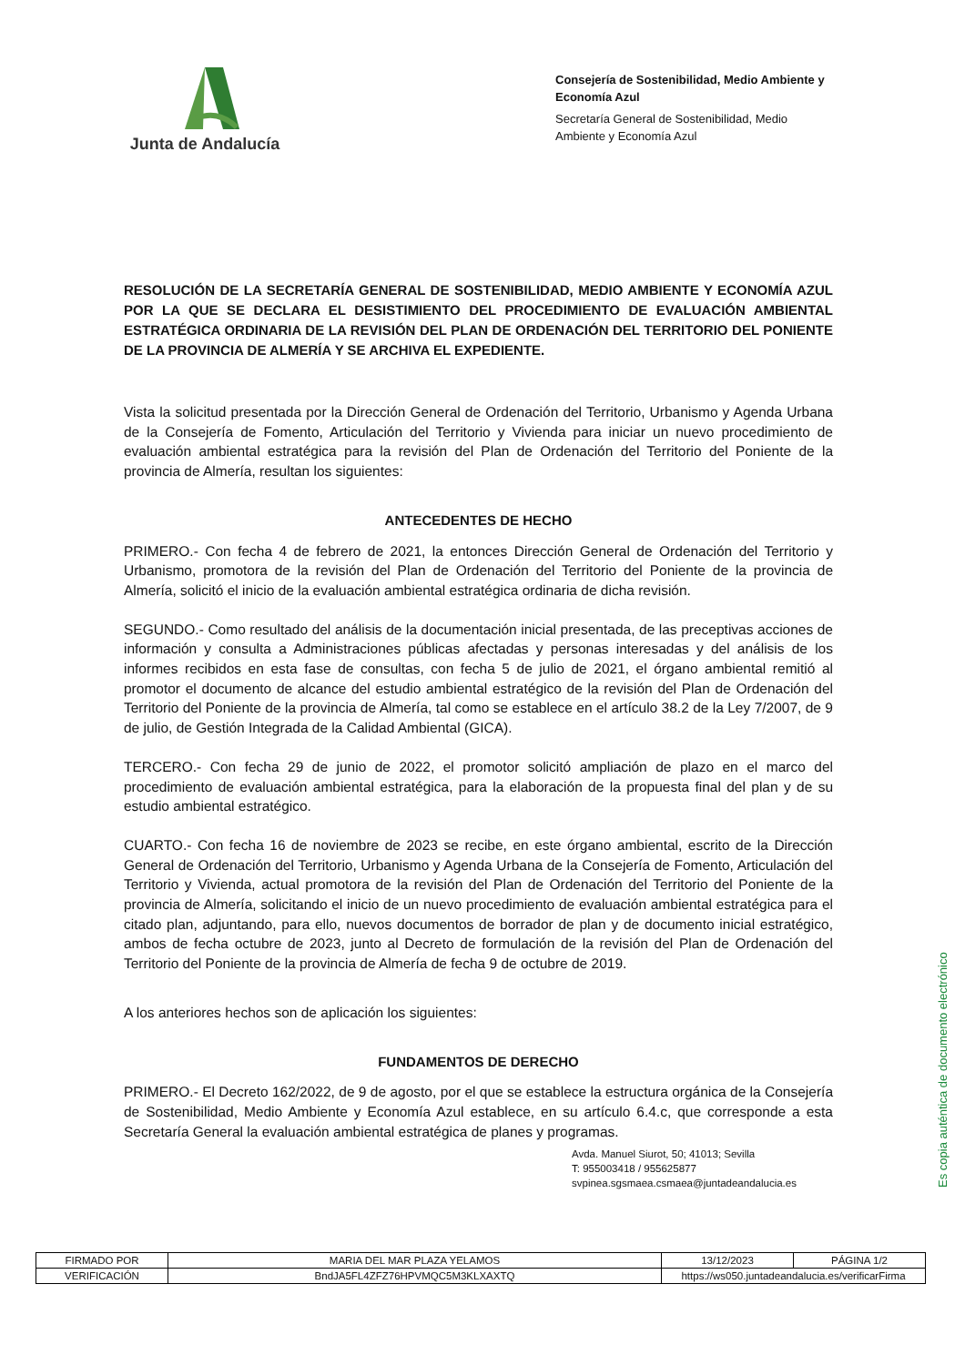Junta de Andalucía
Consejería de Sostenibilidad, Medio Ambiente y Economía Azul
Secretaría General de Sostenibilidad, Medio Ambiente y Economía Azul
RESOLUCIÓN DE LA SECRETARÍA GENERAL DE SOSTENIBILIDAD, MEDIO AMBIENTE Y ECONOMÍA AZUL POR LA QUE SE DECLARA EL DESISTIMIENTO DEL PROCEDIMIENTO DE EVALUACIÓN AMBIENTAL ESTRATÉGICA ORDINARIA DE LA REVISIÓN DEL PLAN DE ORDENACIÓN DEL TERRITORIO DEL PONIENTE DE LA PROVINCIA DE ALMERÍA Y SE ARCHIVA EL EXPEDIENTE.
Vista la solicitud presentada por la Dirección General de Ordenación del Territorio, Urbanismo y Agenda Urbana de la Consejería de Fomento, Articulación del Territorio y Vivienda para iniciar un nuevo procedimiento de evaluación ambiental estratégica para la revisión del Plan de Ordenación del Territorio del Poniente de la provincia de Almería, resultan los siguientes:
ANTECEDENTES DE HECHO
PRIMERO.- Con fecha 4 de febrero de 2021, la entonces Dirección General de Ordenación del Territorio y Urbanismo, promotora de la revisión del Plan de Ordenación del Territorio del Poniente de la provincia de Almería, solicitó el inicio de la evaluación ambiental estratégica ordinaria de dicha revisión.
SEGUNDO.- Como resultado del análisis de la documentación inicial presentada, de las preceptivas acciones de información y consulta a Administraciones públicas afectadas y personas interesadas y del análisis de los informes recibidos en esta fase de consultas, con fecha 5 de julio de 2021, el órgano ambiental remitió al promotor el documento de alcance del estudio ambiental estratégico de la revisión del Plan de Ordenación del Territorio del Poniente de la provincia de Almería, tal como se establece en el artículo 38.2 de la Ley 7/2007, de 9 de julio, de Gestión Integrada de la Calidad Ambiental (GICA).
TERCERO.- Con fecha 29 de junio de 2022, el promotor solicitó ampliación de plazo en el marco del procedimiento de evaluación ambiental estratégica, para la elaboración de la propuesta final del plan y de su estudio ambiental estratégico.
CUARTO.- Con fecha 16 de noviembre de 2023 se recibe, en este órgano ambiental, escrito de la Dirección General de Ordenación del Territorio, Urbanismo y Agenda Urbana de la Consejería de Fomento, Articulación del Territorio y Vivienda, actual promotora de la revisión del Plan de Ordenación del Territorio del Poniente de la provincia de Almería, solicitando el inicio de un nuevo procedimiento de evaluación ambiental estratégica para el citado plan, adjuntando, para ello, nuevos documentos de borrador de plan y de documento inicial estratégico, ambos de fecha octubre de 2023, junto al Decreto de formulación de la revisión del Plan de Ordenación del Territorio del Poniente de la provincia de Almería de fecha 9 de octubre de 2019.
A los anteriores hechos son de aplicación los siguientes:
FUNDAMENTOS DE DERECHO
PRIMERO.- El Decreto 162/2022, de 9 de agosto, por el que se establece la estructura orgánica de la Consejería de Sostenibilidad, Medio Ambiente y Economía Azul establece, en su artículo 6.4.c, que corresponde a esta Secretaría General la evaluación ambiental estratégica de planes y programas.
Avda. Manuel Siurot, 50; 41013; Sevilla
T: 955003418 / 955625877
svpinea.sgsmaea.csmaea@juntadeandalucia.es
Es copia auténtica de documento electrónico
| FIRMADO POR | MARIA DEL MAR PLAZA YELAMOS | | 13/12/2023 | PÁGINA 1/2 |
| VERIFICACIÓN | BndJA5FL4ZFZ76HPVMQC5M3KLXAXTQ | https://ws050.juntadeandalucia.es/verificarFirma | | |